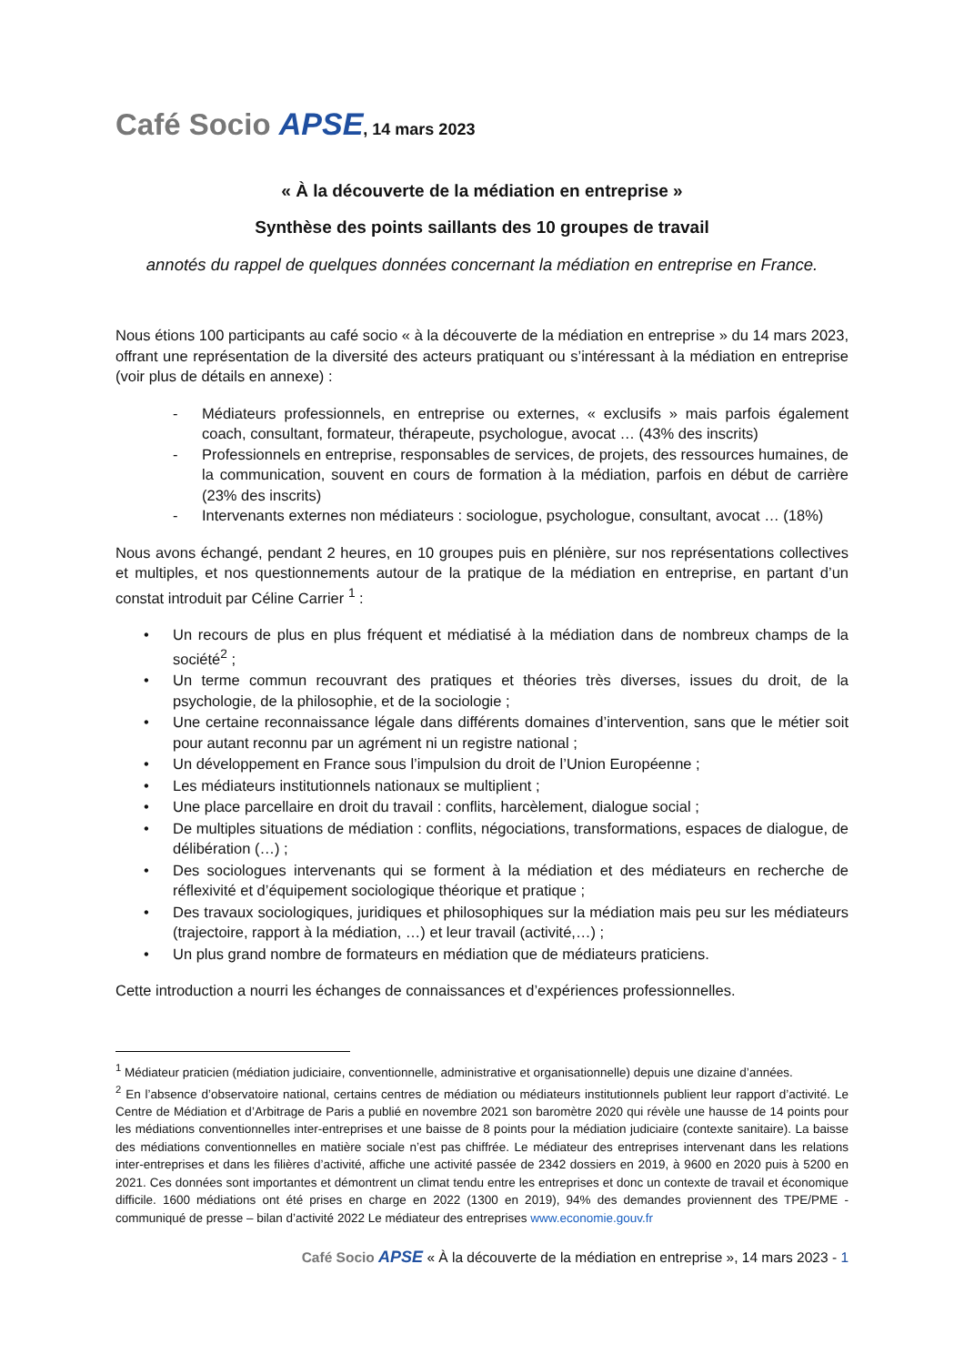Café Socio APSE, 14 mars 2023
« À la découverte de la médiation en entreprise »
Synthèse des points saillants des 10 groupes de travail
annotés du rappel de quelques données concernant la médiation en entreprise en France.
Nous étions 100 participants au café socio « à la découverte de la médiation en entreprise » du 14 mars 2023, offrant une représentation de la diversité des acteurs pratiquant ou s’intéressant à la médiation en entreprise (voir plus de détails en annexe) :
- Médiateurs professionnels, en entreprise ou externes, « exclusifs » mais parfois également coach, consultant, formateur, thérapeute, psychologue, avocat … (43% des inscrits)
- Professionnels en entreprise, responsables de services, de projets, des ressources humaines, de la communication, souvent en cours de formation à la médiation, parfois en début de carrière (23% des inscrits)
- Intervenants externes non médiateurs : sociologue, psychologue, consultant, avocat … (18%)
Nous avons échangé, pendant 2 heures, en 10 groupes puis en plénière, sur nos représentations collectives et multiples, et nos questionnements autour de la pratique de la médiation en entreprise, en partant d’un constat introduit par Céline Carrier <sup>1</sup> :
• Un recours de plus en plus fréquent et médiatisé à la médiation dans de nombreux champs de la société<sup>2</sup> ;
• Un terme commun recouvrant des pratiques et théories très diverses, issues du droit, de la psychologie, de la philosophie, et de la sociologie ;
• Une certaine reconnaissance légale dans différents domaines d’intervention, sans que le métier soit pour autant reconnu par un agrément ni un registre national ;
• Un développement en France sous l’impulsion du droit de l’Union Européenne ;
• Les médiateurs institutionnels nationaux se multiplient ;
• Une place parcellaire en droit du travail : conflits, harcèlement, dialogue social ;
• De multiples situations de médiation : conflits, négociations, transformations, espaces de dialogue, de délibération (…) ;
• Des sociologues intervenants qui se forment à la médiation et des médiateurs en recherche de réflexivité et d’équipement sociologique théorique et pratique ;
• Des travaux sociologiques, juridiques et philosophiques sur la médiation mais peu sur les médiateurs (trajectoire, rapport à la médiation, …) et leur travail (activité,…) ;
• Un plus grand nombre de formateurs en médiation que de médiateurs praticiens.
Cette introduction a nourri les échanges de connaissances et d’expériences professionnelles.
<sup>1</sup> Médiateur praticien (médiation judiciaire, conventionnelle, administrative et organisationnelle) depuis une dizaine d’années.
<sup>2</sup> En l’absence d’observatoire national, certains centres de médiation ou médiateurs institutionnels publient leur rapport d’activité. Le Centre de Médiation et d’Arbitrage de Paris a publié en novembre 2021 son baromètre 2020 qui révèle une hausse de 14 points pour les médiations conventionnelles inter-entreprises et une baisse de 8 points pour la médiation judiciaire (contexte sanitaire). La baisse des médiations conventionnelles en matière sociale n’est pas chiffrée. Le médiateur des entreprises intervenant dans les relations inter-entreprises et dans les filières d’activité, affiche une activité passée de 2342 dossiers en 2019, à 9600 en 2020 puis à 5200 en 2021. Ces données sont importantes et démontrent un climat tendu entre les entreprises et donc un contexte de travail et économique difficile. 1600 médiations ont été prises en charge en 2022 (1300 en 2019), 94% des demandes proviennent des TPE/PME - communiqué de presse – bilan d’activité 2022 Le médiateur des entreprises www.economie.gouv.fr
Café Socio APSE « À la découverte de la médiation en entreprise », 14 mars 2023 - 1